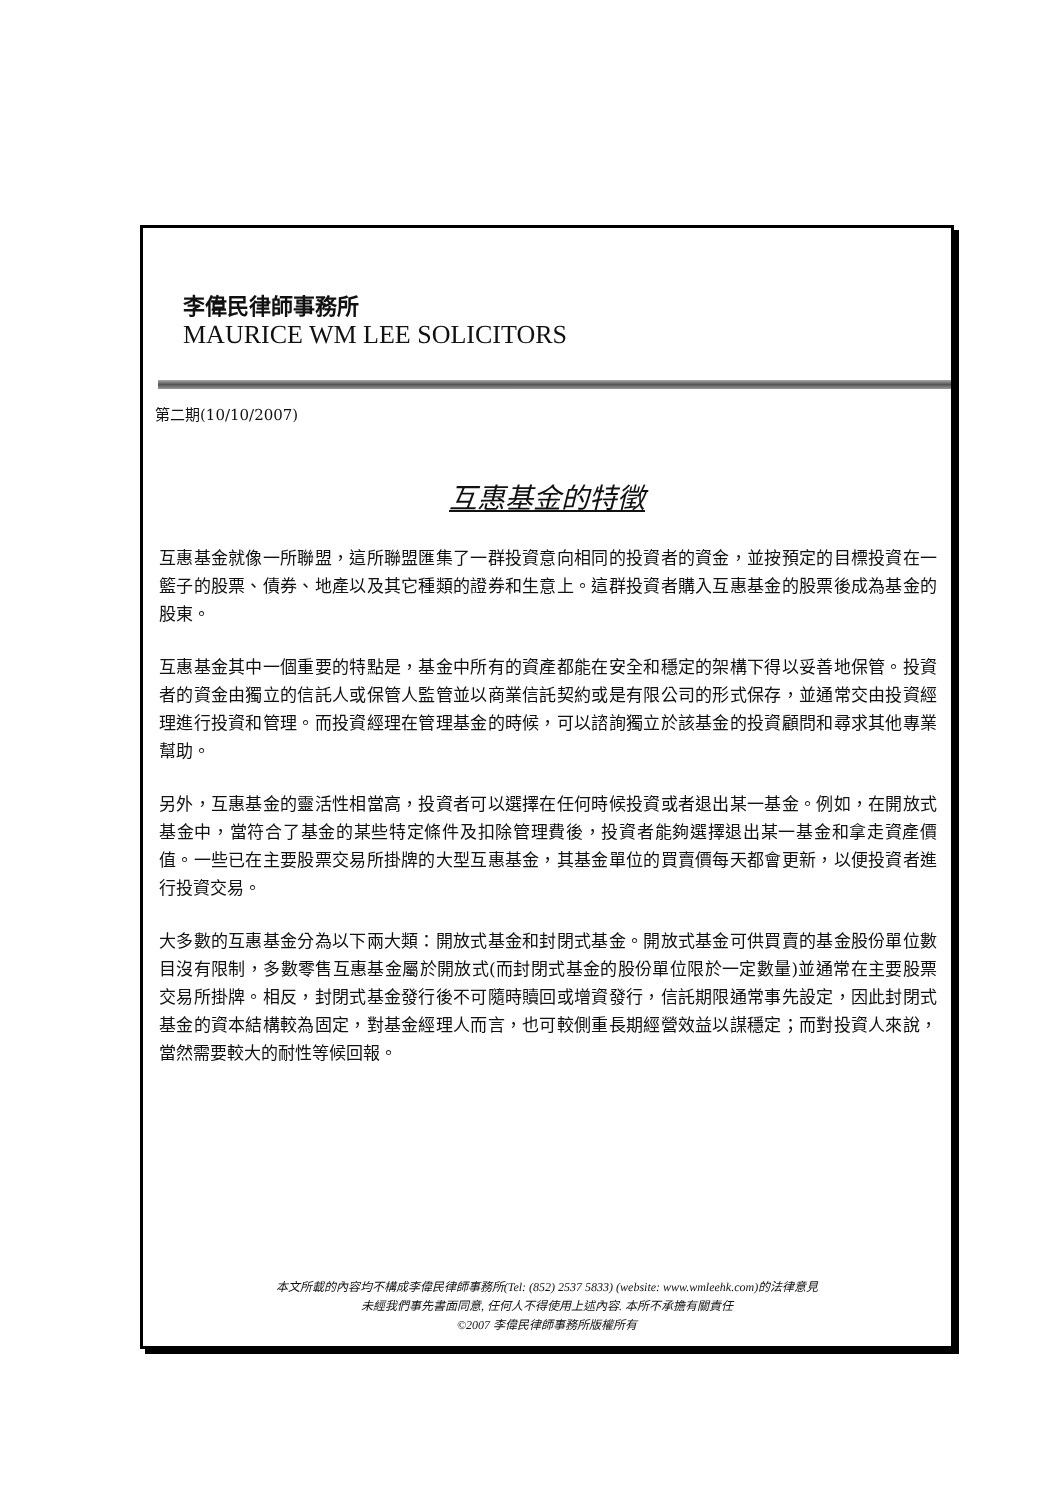李偉民律師事務所
MAURICE WM LEE SOLICITORS
第二期(10/10/2007)
互惠基金的特徵
互惠基金就像一所聯盟，這所聯盟匯集了一群投資意向相同的投資者的資金，並按預定的目標投資在一籃子的股票、債券、地產以及其它種類的證券和生意上。這群投資者購入互惠基金的股票後成為基金的股東。
互惠基金其中一個重要的特點是，基金中所有的資產都能在安全和穩定的架構下得以妥善地保管。投資者的資金由獨立的信託人或保管人監管並以商業信託契約或是有限公司的形式保存，並通常交由投資經理進行投資和管理。而投資經理在管理基金的時候，可以諮詢獨立於該基金的投資顧問和尋求其他專業幫助。
另外，互惠基金的靈活性相當高，投資者可以選擇在任何時候投資或者退出某一基金。例如，在開放式基金中，當符合了基金的某些特定條件及扣除管理費後，投資者能夠選擇退出某一基金和拿走資產價值。一些已在主要股票交易所掛牌的大型互惠基金，其基金單位的買賣價每天都會更新，以便投資者進行投資交易。
大多數的互惠基金分為以下兩大類：開放式基金和封閉式基金。開放式基金可供買賣的基金股份單位數目沒有限制，多數零售互惠基金屬於開放式(而封閉式基金的股份單位限於一定數量)並通常在主要股票交易所掛牌。相反，封閉式基金發行後不可隨時贖回或增資發行，信託期限通常事先設定，因此封閉式基金的資本結構較為固定，對基金經理人而言，也可較側重長期經營效益以謀穩定；而對投資人來說，當然需要較大的耐性等候回報。
本文所載的內容均不構成李偉民律師事務所(Tel: (852) 2537 5833) (website: www.wmleehk.com)的法律意見
未經我們事先書面同意, 任何人不得使用上述內容. 本所不承擔有關責任
©2007 李偉民律師事務所版權所有